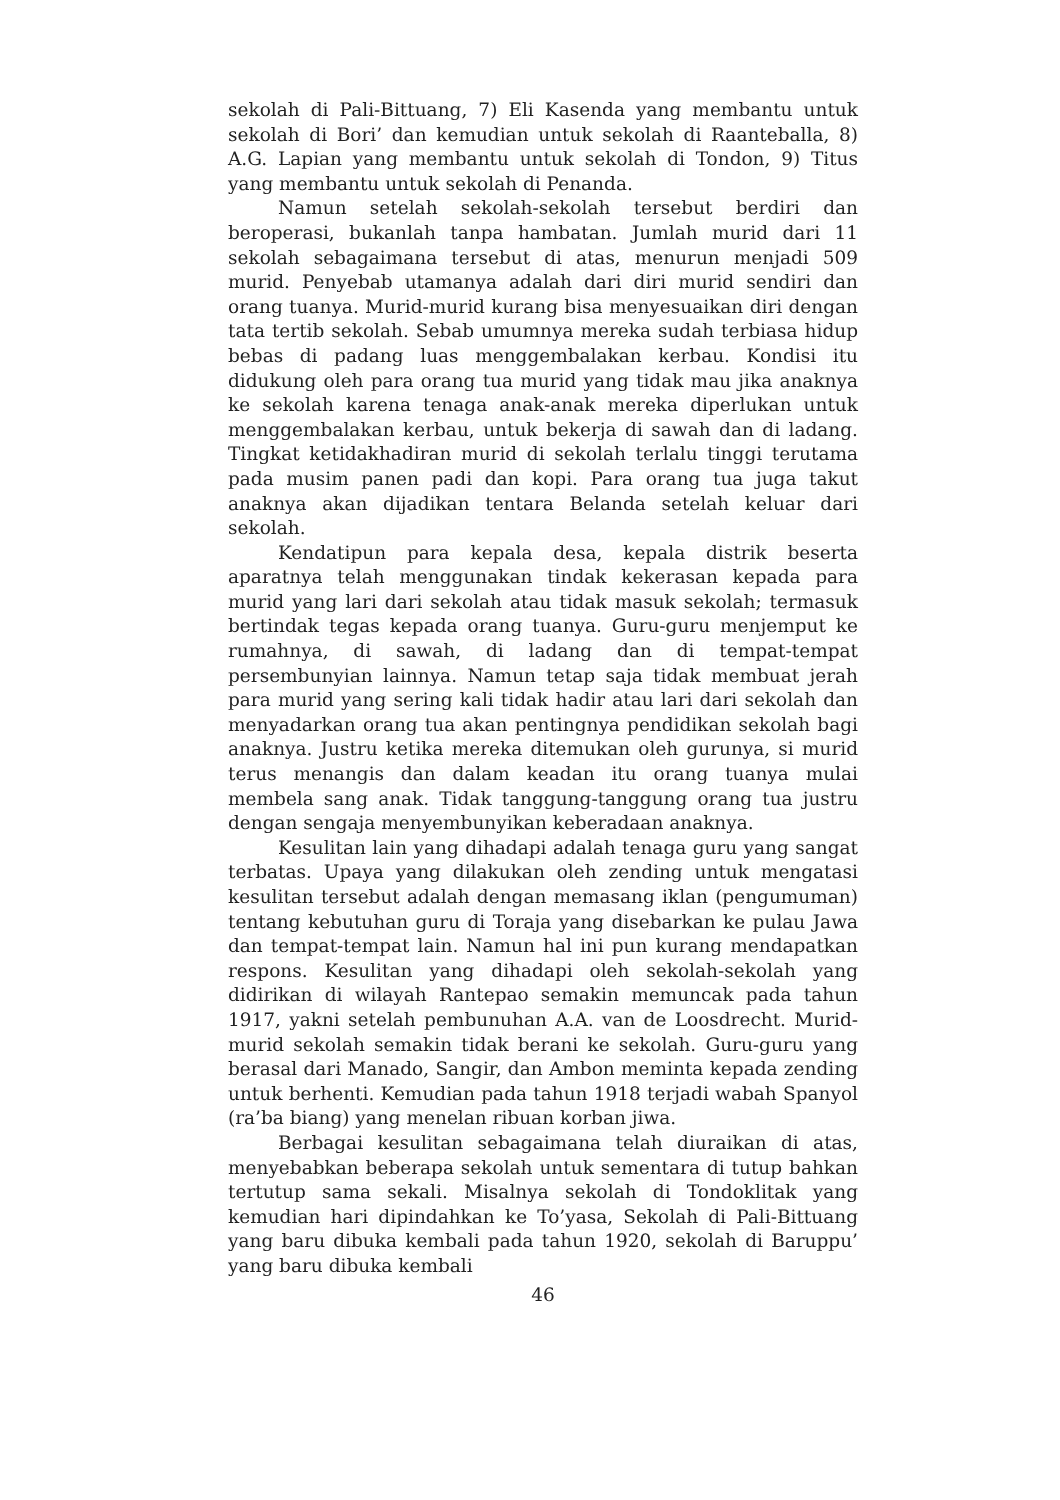sekolah di Pali-Bittuang, 7) Eli Kasenda yang membantu untuk sekolah di Bori’ dan kemudian untuk sekolah di Raanteballa, 8) A.G. Lapian yang membantu untuk sekolah di Tondon, 9) Titus yang membantu untuk sekolah di Penanda.
Namun setelah sekolah-sekolah tersebut berdiri dan beroperasi, bukanlah tanpa hambatan. Jumlah murid dari 11 sekolah sebagaimana tersebut di atas, menurun menjadi 509 murid. Penyebab utamanya adalah dari diri murid sendiri dan orang tuanya. Murid-murid kurang bisa menyesuaikan diri dengan tata tertib sekolah. Sebab umumnya mereka sudah terbiasa hidup bebas di padang luas menggembalakan kerbau. Kondisi itu didukung oleh para orang tua murid yang tidak mau jika anaknya ke sekolah karena tenaga anak-anak mereka diperlukan untuk menggembalakan kerbau, untuk bekerja di sawah dan di ladang. Tingkat ketidakhadiran murid di sekolah terlalu tinggi terutama pada musim panen padi dan kopi. Para orang tua juga takut anaknya akan dijadikan tentara Belanda setelah keluar dari sekolah.
Kendatipun para kepala desa, kepala distrik beserta aparatnya telah menggunakan tindak kekerasan kepada para murid yang lari dari sekolah atau tidak masuk sekolah; termasuk bertindak tegas kepada orang tuanya. Guru-guru menjemput ke rumahnya, di sawah, di ladang dan di tempat-tempat persembunyian lainnya. Namun tetap saja tidak membuat jerah para murid yang sering kali tidak hadir atau lari dari sekolah dan menyadarkan orang tua akan pentingnya pendidikan sekolah bagi anaknya. Justru ketika mereka ditemukan oleh gurunya, si murid terus menangis dan dalam keadan itu orang tuanya mulai membela sang anak. Tidak tanggung-tanggung orang tua justru dengan sengaja menyembunyikan keberadaan anaknya.
Kesulitan lain yang dihadapi adalah tenaga guru yang sangat terbatas. Upaya yang dilakukan oleh zending untuk mengatasi kesulitan tersebut adalah dengan memasang iklan (pengumuman) tentang kebutuhan guru di Toraja yang disebarkan ke pulau Jawa dan tempat-tempat lain. Namun hal ini pun kurang mendapatkan respons. Kesulitan yang dihadapi oleh sekolah-sekolah yang didirikan di wilayah Rantepao semakin memuncak pada tahun 1917, yakni setelah pembunuhan A.A. van de Loosdrecht. Murid-murid sekolah semakin tidak berani ke sekolah. Guru-guru yang berasal dari Manado, Sangir, dan Ambon meminta kepada zending untuk berhenti. Kemudian pada tahun 1918 terjadi wabah Spanyol (ra’ba biang) yang menelan ribuan korban jiwa.
Berbagai kesulitan sebagaimana telah diuraikan di atas, menyebabkan beberapa sekolah untuk sementara di tutup bahkan tertutup sama sekali. Misalnya sekolah di Tondoklitak yang kemudian hari dipindahkan ke To’yasa, Sekolah di Pali-Bittuang yang baru dibuka kembali pada tahun 1920, sekolah di Baruppu’ yang baru dibuka kembali
46